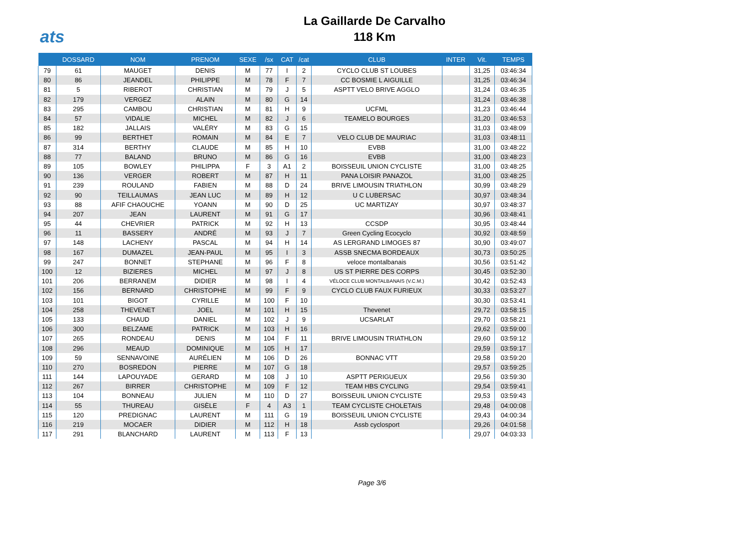ats
La Gaillarde De Carvalho
118 Km
| | DOSSARD | NOM | PRENOM | SEXE | /sx | CAT | /cat | CLUB | INTER | Vit. | TEMPS |
| --- | --- | --- | --- | --- | --- | --- | --- | --- | --- | --- | --- |
| 79 | 61 | MAUGET | DENIS | M | 77 | I | 2 | CYCLO CLUB ST LOUBES | | 31,25 | 03:46:34 |
| 80 | 86 | JEANDEL | PHILIPPE | M | 78 | F | 7 | CC BOSMIE L AIGUILLE | | 31,25 | 03:46:34 |
| 81 | 5 | RIBEROT | CHRISTIAN | M | 79 | J | 5 | ASPTT VELO BRIVE AGGLO | | 31,24 | 03:46:35 |
| 82 | 179 | VERGEZ | ALAIN | M | 80 | G | 14 | | | 31,24 | 03:46:38 |
| 83 | 295 | CAMBOU | CHRISTIAN | M | 81 | H | 9 | UCFML | | 31,23 | 03:46:44 |
| 84 | 57 | VIDALIE | MICHEL | M | 82 | J | 6 | TEAMELO BOURGES | | 31,20 | 03:46:53 |
| 85 | 182 | JALLAIS | VALÉRY | M | 83 | G | 15 | | | 31,03 | 03:48:09 |
| 86 | 99 | BERTHET | ROMAIN | M | 84 | E | 7 | VELO CLUB DE MAURIAC | | 31,03 | 03:48:11 |
| 87 | 314 | BERTHY | CLAUDE | M | 85 | H | 10 | EVBB | | 31,00 | 03:48:22 |
| 88 | 77 | BALAND | BRUNO | M | 86 | G | 16 | EVBB | | 31,00 | 03:48:23 |
| 89 | 105 | BOWLEY | PHILIPPA | F | 3 | A1 | 2 | BOISSEUIL UNION CYCLISTE | | 31,00 | 03:48:25 |
| 90 | 136 | VERGER | ROBERT | M | 87 | H | 11 | PANA LOISIR PANAZOL | | 31,00 | 03:48:25 |
| 91 | 239 | ROULAND | FABIEN | M | 88 | D | 24 | BRIVE LIMOUSIN TRIATHLON | | 30,99 | 03:48:29 |
| 92 | 90 | TEILLAUMAS | JEAN LUC | M | 89 | H | 12 | U C LUBERSAC | | 30,97 | 03:48:34 |
| 93 | 88 | AFIF CHAOUCHE | YOANN | M | 90 | D | 25 | UC MARTIZAY | | 30,97 | 03:48:37 |
| 94 | 207 | JEAN | LAURENT | M | 91 | G | 17 | | | 30,96 | 03:48:41 |
| 95 | 44 | CHEVRIER | PATRICK | M | 92 | H | 13 | CCSDP | | 30,95 | 03:48:44 |
| 96 | 11 | BASSERY | ANDRÉ | M | 93 | J | 7 | Green Cycling Ecocyclo | | 30,92 | 03:48:59 |
| 97 | 148 | LACHENY | PASCAL | M | 94 | H | 14 | AS LERGRAND LIMOGES 87 | | 30,90 | 03:49:07 |
| 98 | 167 | DUMAZEL | JEAN-PAUL | M | 95 | I | 3 | ASSB SNECMA BORDEAUX | | 30,73 | 03:50:25 |
| 99 | 247 | BONNET | STEPHANE | M | 96 | F | 8 | veloce montalbanais | | 30,56 | 03:51:42 |
| 100 | 12 | BIZIERES | MICHEL | M | 97 | J | 8 | US ST PIERRE DES CORPS | | 30,45 | 03:52:30 |
| 101 | 206 | BERRANEM | DIDIER | M | 98 | I | 4 | VÉLOCE CLUB MONTALBANAIS (V.C.M.) | | 30,42 | 03:52:43 |
| 102 | 156 | BERNARD | CHRISTOPHE | M | 99 | F | 9 | CYCLO CLUB FAUX FURIEUX | | 30,33 | 03:53:27 |
| 103 | 101 | BIGOT | CYRILLE | M | 100 | F | 10 | | | 30,30 | 03:53:41 |
| 104 | 258 | THEVENET | JOEL | M | 101 | H | 15 | Thevenet | | 29,72 | 03:58:15 |
| 105 | 133 | CHAUD | DANIEL | M | 102 | J | 9 | UCSARLAT | | 29,70 | 03:58:21 |
| 106 | 300 | BELZAME | PATRICK | M | 103 | H | 16 | | | 29,62 | 03:59:00 |
| 107 | 265 | RONDEAU | DENIS | M | 104 | F | 11 | BRIVE LIMOUSIN TRIATHLON | | 29,60 | 03:59:12 |
| 108 | 296 | MEAUD | DOMINIQUE | M | 105 | H | 17 | | | 29,59 | 03:59:17 |
| 109 | 59 | SENNAVOINE | AURÉLIEN | M | 106 | D | 26 | BONNAC VTT | | 29,58 | 03:59:20 |
| 110 | 270 | BOSREDON | PIERRE | M | 107 | G | 18 | | | 29,57 | 03:59:25 |
| 111 | 144 | LAPOUYADE | GERARD | M | 108 | J | 10 | ASPTT PERIGUEUX | | 29,56 | 03:59:30 |
| 112 | 267 | BIRRER | CHRISTOPHE | M | 109 | F | 12 | TEAM HBS CYCLING | | 29,54 | 03:59:41 |
| 113 | 104 | BONNEAU | JULIEN | M | 110 | D | 27 | BOISSEUIL UNION CYCLISTE | | 29,53 | 03:59:43 |
| 114 | 55 | THUREAU | GISÈLE | F | 4 | A3 | 1 | TEAM CYCLISTE CHOLETAIS | | 29,48 | 04:00:08 |
| 115 | 120 | PREDIGNAC | LAURENT | M | 111 | G | 19 | BOISSEUIL UNION CYCLISTE | | 29,43 | 04:00:34 |
| 116 | 219 | MOCAER | DIDIER | M | 112 | H | 18 | Assb cyclosport | | 29,26 | 04:01:58 |
| 117 | 291 | BLANCHARD | LAURENT | M | 113 | F | 13 | | | 29,07 | 04:03:33 |
Page 3/6